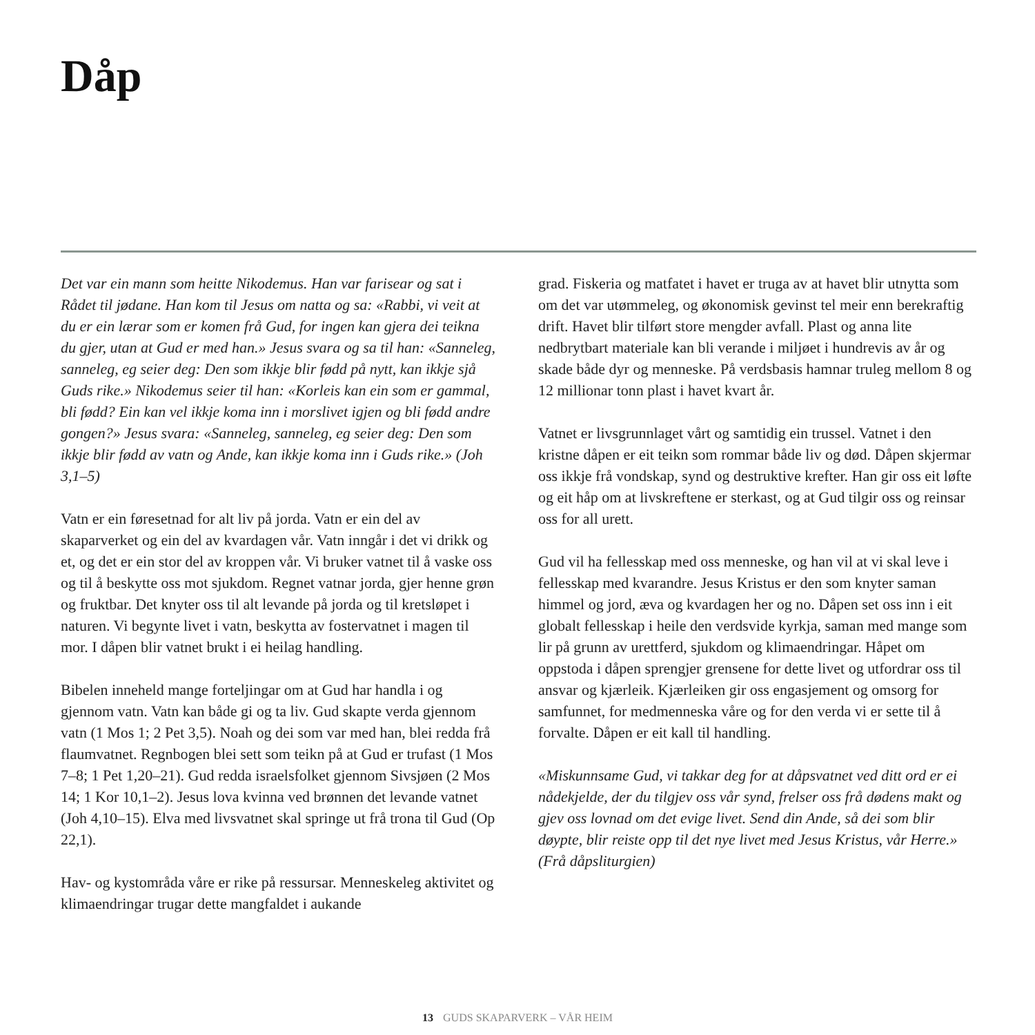Dåp
Det var ein mann som heitte Nikodemus. Han var farisear og sat i Rådet til jødane. Han kom til Jesus om natta og sa: «Rabbi, vi veit at du er ein lærar som er komen frå Gud, for ingen kan gjera dei teikna du gjer, utan at Gud er med han.» Jesus svara og sa til han: «Sanneleg, sanneleg, eg seier deg: Den som ikkje blir fødd på nytt, kan ikkje sjå Guds rike.» Nikodemus seier til han: «Korleis kan ein som er gammal, bli fødd? Ein kan vel ikkje koma inn i morslivet igjen og bli fødd andre gongen?» Jesus svara: «Sanneleg, sanneleg, eg seier deg: Den som ikkje blir fødd av vatn og Ande, kan ikkje koma inn i Guds rike.» (Joh 3,1–5)
Vatn er ein føresetnad for alt liv på jorda. Vatn er ein del av skaparverket og ein del av kvardagen vår. Vatn inngår i det vi drikk og et, og det er ein stor del av kroppen vår. Vi bruker vatnet til å vaske oss og til å beskytte oss mot sjukdom. Regnet vatnar jorda, gjer henne grøn og fruktbar. Det knyter oss til alt levande på jorda og til kretsløpet i naturen. Vi begynte livet i vatn, beskytta av fostervatnet i magen til mor. I dåpen blir vatnet brukt i ei heilag handling.
Bibelen inneheld mange forteljingar om at Gud har handla i og gjennom vatn. Vatn kan både gi og ta liv. Gud skapte verda gjennom vatn (1 Mos 1; 2 Pet 3,5). Noah og dei som var med han, blei redda frå flaumvatnet. Regnbogen blei sett som teikn på at Gud er trufast (1 Mos 7–8; 1 Pet 1,20–21). Gud redda israelsfolket gjennom Sivsjøen (2 Mos 14; 1 Kor 10,1–2). Jesus lova kvinna ved brønnen det levande vatnet (Joh 4,10–15). Elva med livsvatnet skal springe ut frå trona til Gud (Op 22,1).
Hav- og kystområda våre er rike på ressursar. Menneskeleg aktivitet og klimaendringar trugar dette mangfaldet i aukande
grad. Fiskeria og matfatet i havet er truga av at havet blir utnytta som om det var utømmeleg, og økonomisk gevinst tel meir enn berekraftig drift. Havet blir tilført store mengder avfall. Plast og anna lite nedbrytbart materiale kan bli verande i miljøet i hundrevis av år og skade både dyr og menneske. På verdsbasis hamnar truleg mellom 8 og 12 millionar tonn plast i havet kvart år.
Vatnet er livsgrunnlaget vårt og samtidig ein trussel. Vatnet i den kristne dåpen er eit teikn som rommar både liv og død. Dåpen skjermar oss ikkje frå vondskap, synd og destruktive krefter. Han gir oss eit løfte og eit håp om at livskreftene er sterkast, og at Gud tilgir oss og reinsar oss for all urett.
Gud vil ha fellesskap med oss menneske, og han vil at vi skal leve i fellesskap med kvarandre. Jesus Kristus er den som knyter saman himmel og jord, æva og kvardagen her og no. Dåpen set oss inn i eit globalt fellesskap i heile den verdsvide kyrkja, saman med mange som lir på grunn av urettferd, sjukdom og klimaendringar. Håpet om oppstoda i dåpen sprengjer grensene for dette livet og utfordrar oss til ansvar og kjærleik. Kjærleiken gir oss engasjement og omsorg for samfunnet, for medmen­neska våre og for den verda vi er sette til å forvalte. Dåpen er eit kall til handling.
«Miskunnsame Gud, vi takkar deg for at dåpsvatnet ved ditt ord er ei nådekjelde, der du tilgjev oss vår synd, frelser oss frå dødens makt og gjev oss lovnad om det evige livet. Send din Ande, så dei som blir døypte, blir reiste opp til det nye livet med Jesus Kristus, vår Herre.» (Frå dåpsliturgien)
13 GUDS SKAPARVERK – VÅR HEIM